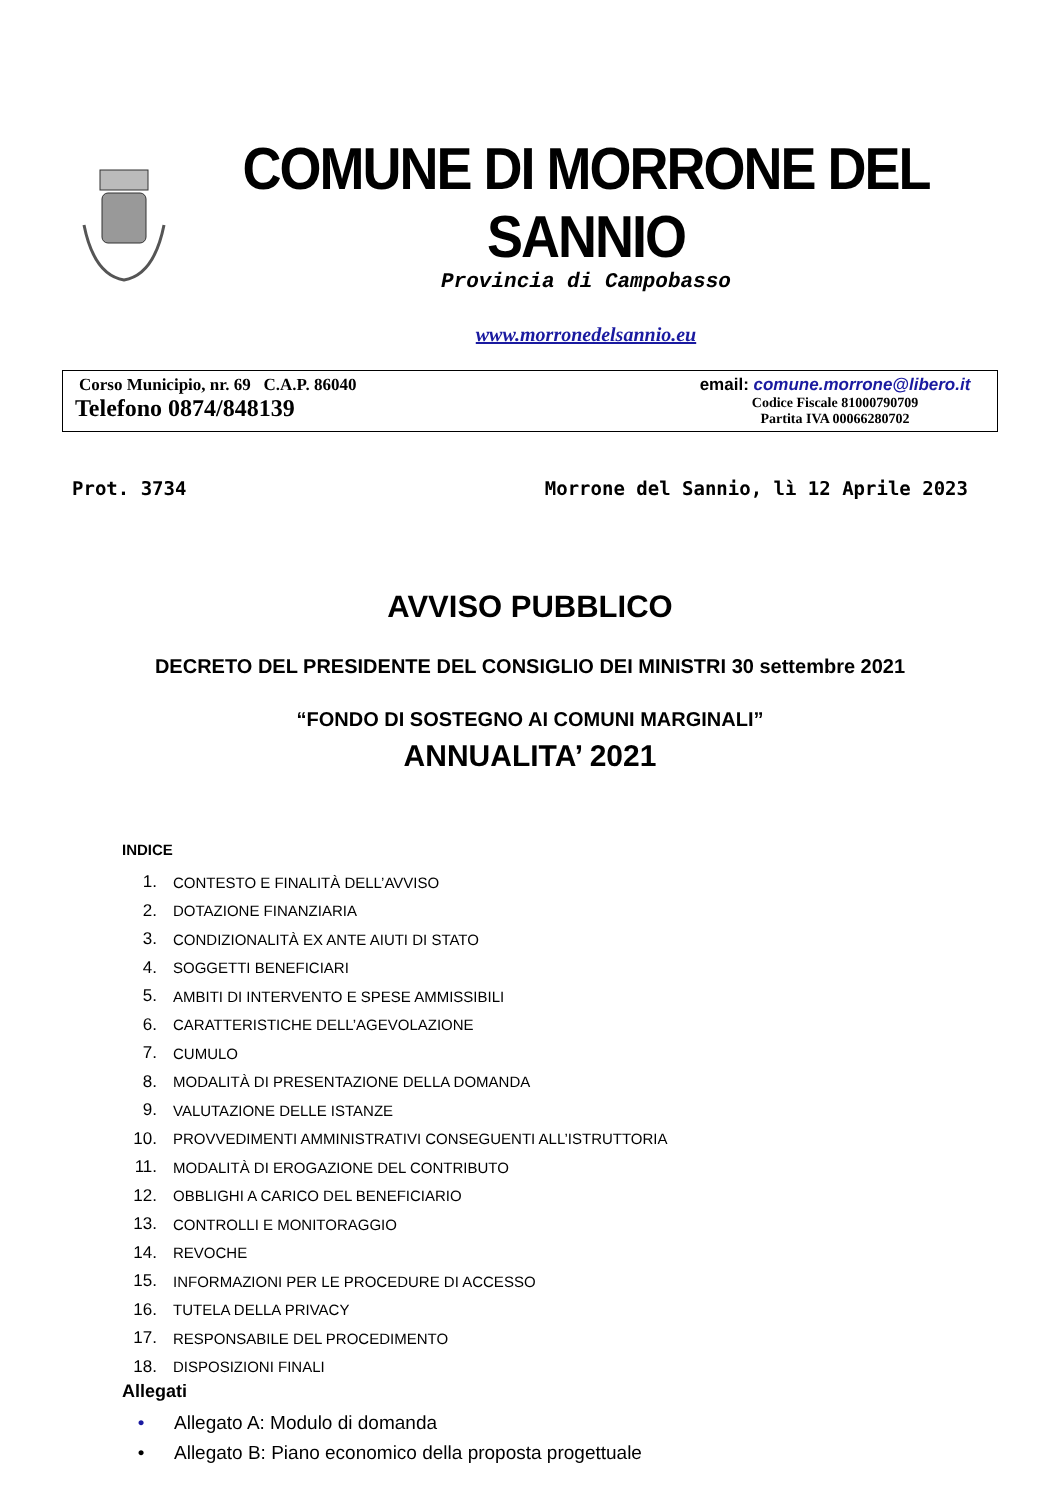COMUNE DI MORRONE DEL SANNIO
Provincia di Campobasso
www.morronedelsannio.eu
Corso Municipio, nr. 69 C.A.P. 86040
Telefono 0874/848139
email: comune.morrone@libero.it
Codice Fiscale 81000790709
Partita IVA 00066280702
Prot. 3734 Morrone del Sannio, lì 12 Aprile 2023
AVVISO PUBBLICO
DECRETO DEL PRESIDENTE DEL CONSIGLIO DEI MINISTRI 30 settembre 2021
“FONDO DI SOSTEGNO AI COMUNI MARGINALI”
ANNUALITA’ 2021
INDICE
1. CONTESTO E FINALITÀ DELL’AVVISO
2. DOTAZIONE FINANZIARIA
3. CONDIZIONALITÀ EX ANTE AIUTI DI STATO
4. SOGGETTI BENEFICIARI
5. AMBITI DI INTERVENTO E SPESE AMMISSIBILI
6. CARATTERISTICHE DELL’AGEVOLAZIONE
7. CUMULO
8. MODALITÀ DI PRESENTAZIONE DELLA DOMANDA
9. VALUTAZIONE DELLE ISTANZE
10. PROVVEDIMENTI AMMINISTRATIVI CONSEGUENTI ALL’ISTRUTTORIA
11. MODALITÀ DI EROGAZIONE DEL CONTRIBUTO
12. OBBLIGHI A CARICO DEL BENEFICIARIO
13. CONTROLLI E MONITORAGGIO
14. REVOCHE
15. INFORMAZIONI PER LE PROCEDURE DI ACCESSO
16. TUTELA DELLA PRIVACY
17. RESPONSABILE DEL PROCEDIMENTO
18. DISPOSIZIONI FINALI
Allegati
• Allegato A: Modulo di domanda
• Allegato B: Piano economico della proposta progettuale